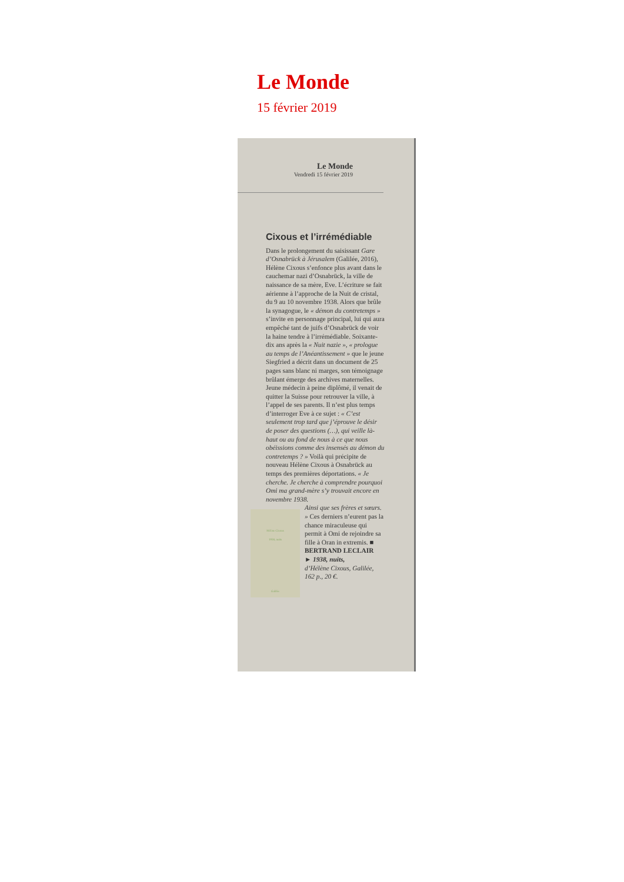Le Monde
15 février 2019
Le Monde
Vendredi 15 février 2019
Cixous et l’irrémédiable
Dans le prolongement du saisissant Gare d’Osnabrück à Jérusalem (Galilée, 2016), Hélène Cixous s’enfonce plus avant dans le cauchemar nazi d’Osnabrück, la ville de naissance de sa mère, Eve. L’écriture se fait aérienne à l’approche de la Nuit de cristal, du 9 au 10 novembre 1938. Alors que brûle la synagogue, le « démon du contretemps » s’invite en personnage principal, lui qui aura empêché tant de juifs d’Osnabrück de voir la haine tendre à l’irrémédiable. Soixante-dix ans après la « Nuit nazie », « prologue au temps de l’Anéantissement » que le jeune Siegfried a décrit dans un document de 25 pages sans blanc ni marges, son témoignage brûlant émerge des archives maternelles. Jeune médecin à peine diplômé, il venait de quitter la Suisse pour retrouver la ville, à l’appel de ses parents. Il n’est plus temps d’interroger Eve à ce sujet : « C’est seulement trop tard que j’éprouve le désir de poser des questions (…), qui veille là-haut ou au fond de nous à ce que nous obéissions comme des insensés au démon du contretemps ? » Voilà qui précipite de nouveau Hélène Cixous à Osnabrück au temps des premières déportations. « Je cherche. Je cherche à comprendre pourquoi Omi ma grand-mère s’y trouvait encore en novembre 1938.
Hélène Cixous
1938, nuits
Galilée
Ainsi que ses frères et sœurs. » Ces derniers n’eurent pas la chance miraculeuse qui permit à Omi de rejoindre sa fille à Oran in extremis. ■
BERTRAND LECLAIR
► 1938, nuits,
d’Hélène Cixous, Galilée, 162 p., 20 €.